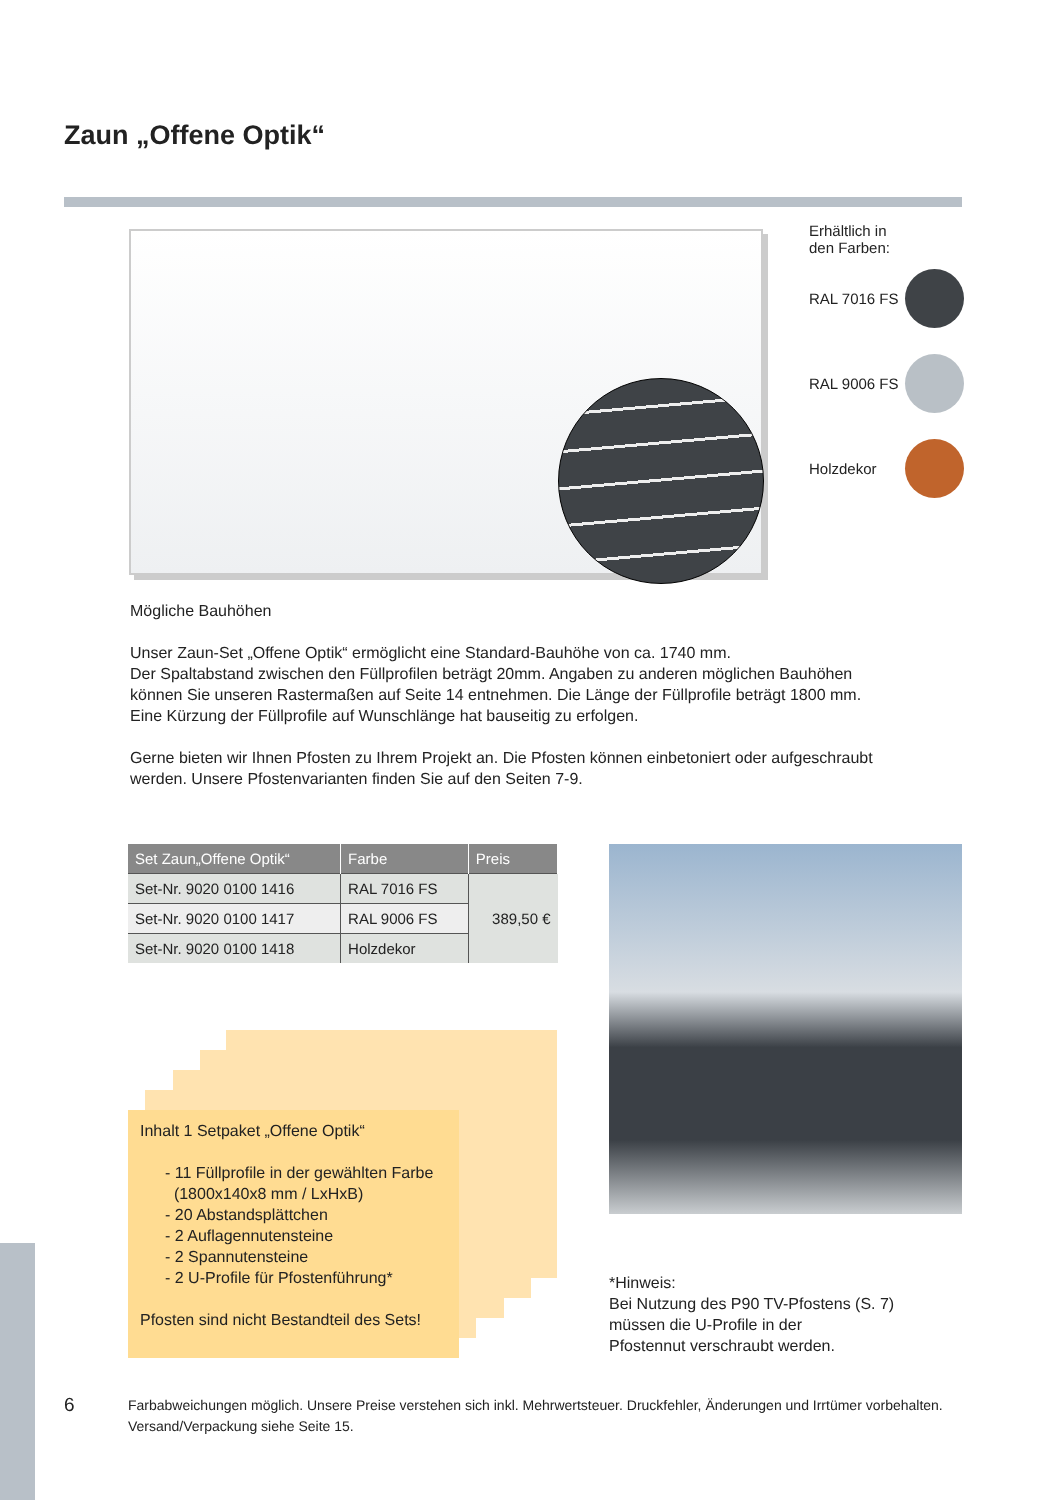Zaun „Offene Optik“
Erhältlich in
den Farben:
RAL 7016 FS
RAL 9006 FS
Holzdekor
Mögliche Bauhöhen
Unser Zaun-Set „Offene Optik“ ermöglicht eine Standard-Bauhöhe von ca. 1740 mm.
Der Spaltabstand zwischen den Füllprofilen beträgt 20mm. Angaben zu anderen möglichen Bauhöhen können Sie unseren Rastermaßen auf Seite 14 entnehmen. Die Länge der Füllprofile beträgt 1800 mm. Eine Kürzung der Füllprofile auf Wunschlänge hat bauseitig zu erfolgen.
Gerne bieten wir Ihnen Pfosten zu Ihrem Projekt an. Die Pfosten können einbetoniert oder aufgeschraubt werden. Unsere Pfostenvarianten finden Sie auf den Seiten 7-9.
| Set Zaun„Offene Optik“ | Farbe | Preis |
| --- | --- | --- |
| Set-Nr. 9020 0100 1416 | RAL 7016 FS | 389,50 € |
| Set-Nr. 9020 0100 1417 | RAL 9006 FS | |
| Set-Nr. 9020 0100 1418 | Holzdekor | |
Inhalt 1 Setpaket „Offene Optik“
- 11 Füllprofile in der gewählten Farbe
(1800x140x8 mm / LxHxB)
- 20 Abstandsplättchen
- 2 Auflagennutensteine
- 2 Spannutensteine
- 2 U-Profile für Pfostenführung*
Pfosten sind nicht Bestandteil des Sets!
*Hinweis:
Bei Nutzung des P90 TV-Pfostens (S. 7)
müssen die U-Profile in der
Pfostennut verschraubt werden.
6
Farbabweichungen möglich. Unsere Preise verstehen sich inkl. Mehrwertsteuer. Druckfehler, Änderungen und Irrtümer vorbehalten.
Versand/Verpackung siehe Seite 15.